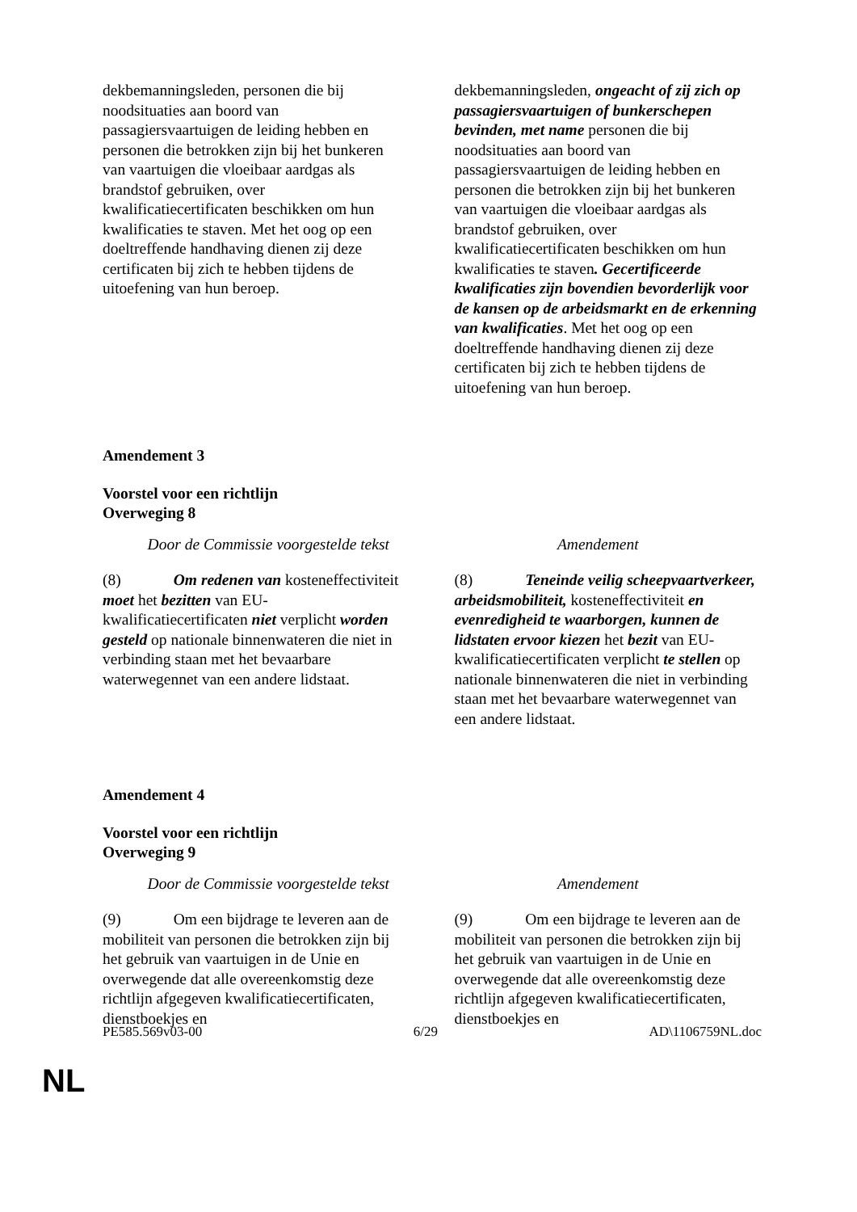| dekbemanningsleden, personen die bij noodsituaties aan boord van passagiersvaartuigen de leiding hebben en personen die betrokken zijn bij het bunkeren van vaartuigen die vloeibaar aardgas als brandstof gebruiken, over kwalificatiecertificaten beschikken om hun kwalificaties te staven. Met het oog op een doeltreffende handhaving dienen zij deze certificaten bij zich te hebben tijdens de uitoefening van hun beroep. | dekbemanningsleden, ongeacht of zij zich op passagiersvaartuigen of bunkerschepen bevinden, met name personen die bij noodsituaties aan boord van passagiersvaartuigen de leiding hebben en personen die betrokken zijn bij het bunkeren van vaartuigen die vloeibaar aardgas als brandstof gebruiken, over kwalificatiecertificaten beschikken om hun kwalificaties te staven . Gecertificeerde kwalificaties zijn bovendien bevorderlijk voor de kansen op de arbeidsmarkt en de erkenning van kwalificaties . Met het oog op een doeltreffende handhaving dienen zij deze certificaten bij zich te hebben tijdens de uitoefening van hun beroep. |
Amendement 3
Voorstel voor een richtlijn
Overweging 8
| Door de Commissie voorgestelde tekst | Amendement |
| (8) Om redenen van kosteneffectiviteit moet het bezitten van EU-kwalificatiecertificaten niet verplicht worden gesteld op nationale binnenwateren die niet in verbinding staan met het bevaarbare waterwegennet van een andere lidstaat. | (8) Teneinde veilig scheepvaartverkeer, arbeidsmobiliteit, kosteneffectiviteit en evenredigheid te waarborgen, kunnen de lidstaten ervoor kiezen het bezit van EU-kwalificatiecertificaten verplicht te stellen op nationale binnenwateren die niet in verbinding staan met het bevaarbare waterwegennet van een andere lidstaat. |
Amendement 4
Voorstel voor een richtlijn
Overweging 9
| Door de Commissie voorgestelde tekst | Amendement |
| (9) Om een bijdrage te leveren aan de mobiliteit van personen die betrokken zijn bij het gebruik van vaartuigen in de Unie en overwegende dat alle overeenkomstig deze richtlijn afgegeven kwalificatiecertificaten, dienstboekjes en | (9) Om een bijdrage te leveren aan de mobiliteit van personen die betrokken zijn bij het gebruik van vaartuigen in de Unie en overwegende dat alle overeenkomstig deze richtlijn afgegeven kwalificatiecertificaten, dienstboekjes en |
PE585.569v03-00 6/29 AD\1106759NL.doc
NL